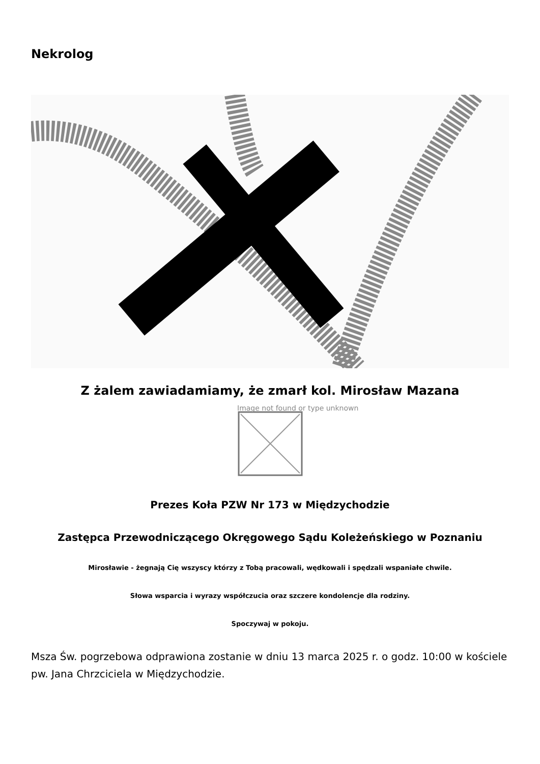Nekrolog
Z żalem zawiadamiamy, że zmarł kol. Mirosław Mazana
Image not found or type unknown
Prezes Koła PZW Nr 173 w Międzychodzie
Zastępca Przewodniczącego Okręgowego Sądu Koleżeńskiego w Poznaniu
Mirosławie - żegnają Cię wszyscy którzy z Tobą pracowali, wędkowali i spędzali wspaniałe chwile.
Słowa wsparcia i wyrazy współczucia oraz szczere kondolencje dla rodziny.
Spoczywaj w pokoju.
Msza Św. pogrzebowa odprawiona zostanie w dniu 13 marca 2025 r. o godz. 10:00 w kościele pw. Jana Chrzciciela w Międzychodzie.